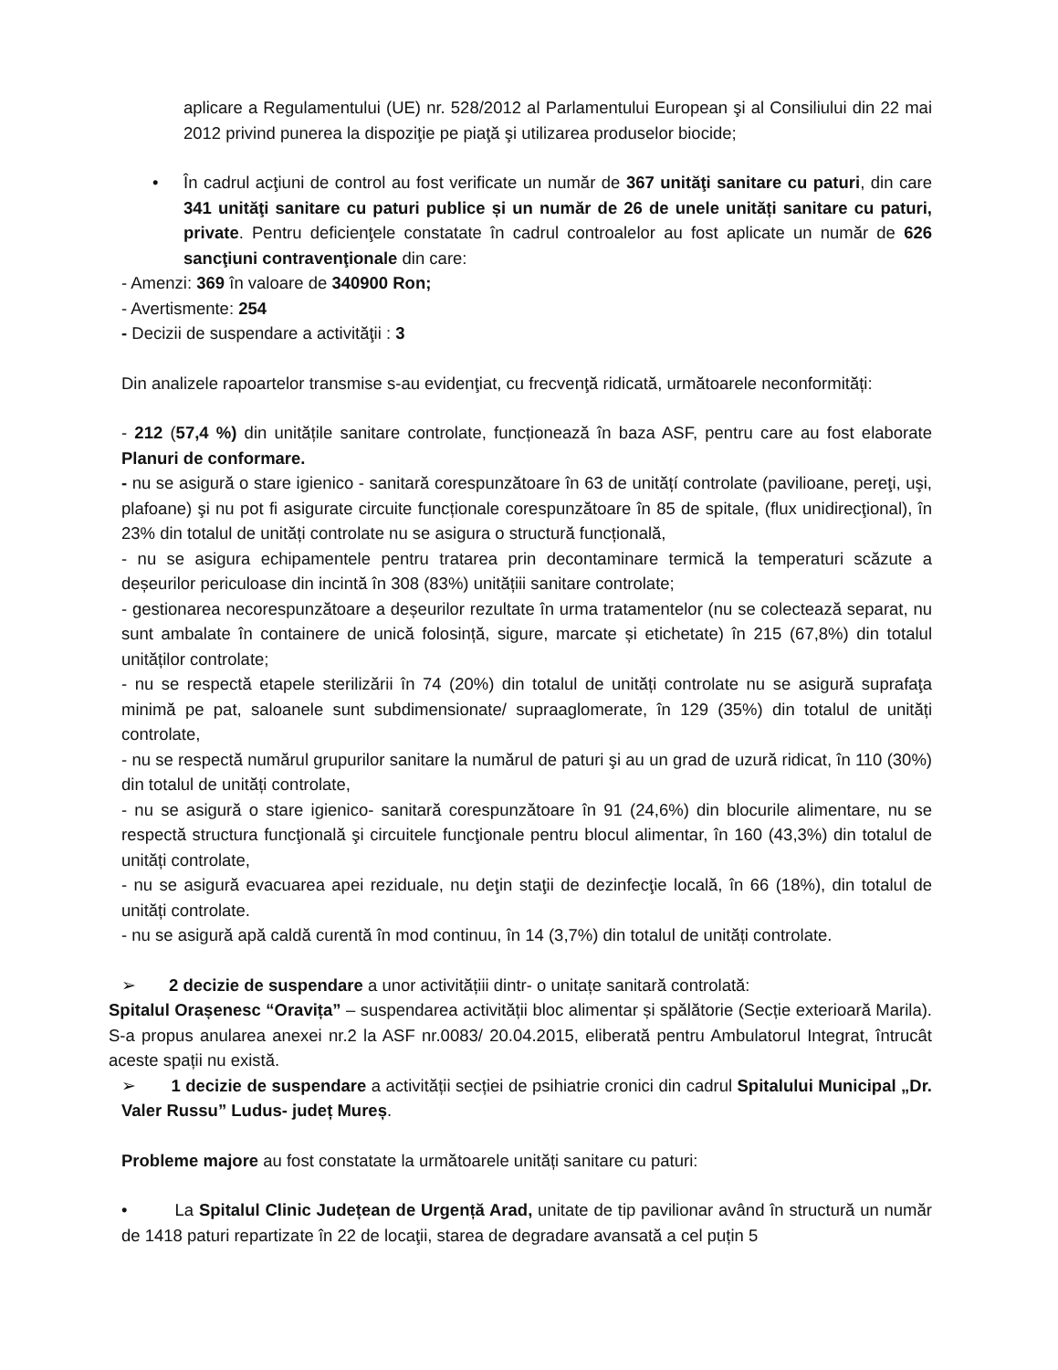aplicare a Regulamentului (UE) nr. 528/2012 al Parlamentului European şi al Consiliului din 22 mai 2012 privind punerea la dispoziţie pe piaţă şi utilizarea produselor biocide;
• În cadrul acţiuni de control au fost verificate un număr de 367 unităţi sanitare cu paturi, din care 341 unităţi sanitare cu paturi publice și un număr de 26 de unele unități sanitare cu paturi, private. Pentru deficienţele constatate în cadrul controalelor au fost aplicate un număr de 626 sancţiuni contravenţionale din care:
- Amenzi: 369 în valoare de 340900 Ron;
- Avertismente: 254
- Decizii de suspendare a activităţii : 3
Din analizele rapoartelor transmise s-au evidenţiat, cu frecvenţă ridicată, următoarele neconformități:
- 212 (57,4 %) din unitățile sanitare controlate, funcționează în baza ASF, pentru care au fost elaborate Planuri de conformare.
- nu se asigură o stare igienico - sanitară corespunzătoare în 63 de unitățí controlate (pavilioane, pereţi, uşi, plafoane) şi nu pot fi asigurate circuite funcționale corespunzătoare în 85 de spitale, (flux unidirecţional), în 23% din totalul de unități controlate nu se asigura o structură funcțională,
- nu se asigura echipamentele pentru tratarea prin decontaminare termică la temperaturi scăzute a deșeurilor periculoase din incintă în 308 (83%) unitățiii sanitare controlate;
- gestionarea necorespunzătoare a deșeurilor rezultate în urma tratamentelor (nu se colectează separat, nu sunt ambalate în containere de unică folosință, sigure, marcate și etichetate) în 215 (67,8%) din totalul unităților controlate;
- nu se respectă etapele sterilizării în 74 (20%) din totalul de unități controlate nu se asigură suprafaţa minimă pe pat, saloanele sunt subdimensionate/ supraaglomerate, în 129 (35%) din totalul de unități controlate,
- nu se respectă numărul grupurilor sanitare la numărul de paturi şi au un grad de uzură ridicat, în 110 (30%) din totalul de unități controlate,
- nu se asigură o stare igienico- sanitară corespunzătoare în 91 (24,6%) din blocurile alimentare, nu se respectă structura funcţională şi circuitele funcţionale pentru blocul alimentar, în 160 (43,3%) din totalul de unități controlate,
- nu se asigură evacuarea apei reziduale, nu deţin staţii de dezinfecţie locală, în 66 (18%), din totalul de unități controlate.
- nu se asigură apă caldă curentă în mod continuu, în 14 (3,7%) din totalul de unități controlate.
➢ 2 decizie de suspendare a unor activitățiii dintr- o unitațe sanitară controlată:
Spitalul Orașenesc “Oravița” – suspendarea activității bloc alimentar și spălătorie (Secție exterioară Marila). S-a propus anularea anexei nr.2 la ASF nr.0083/ 20.04.2015, eliberată pentru Ambulatorul Integrat, întrucât aceste spații nu există.
➢ 1 decizie de suspendare a activității secției de psihiatrie cronici din cadrul Spitalului Municipal „Dr. Valer Russu” Ludus- județ Mureș.
Probleme majore au fost constatate la următoarele unități sanitare cu paturi:
• La Spitalul Clinic Județean de Urgență Arad, unitate de tip pavilionar având în structură un număr de 1418 paturi repartizate în 22 de locaţii, starea de degradare avansată a cel puțin 5